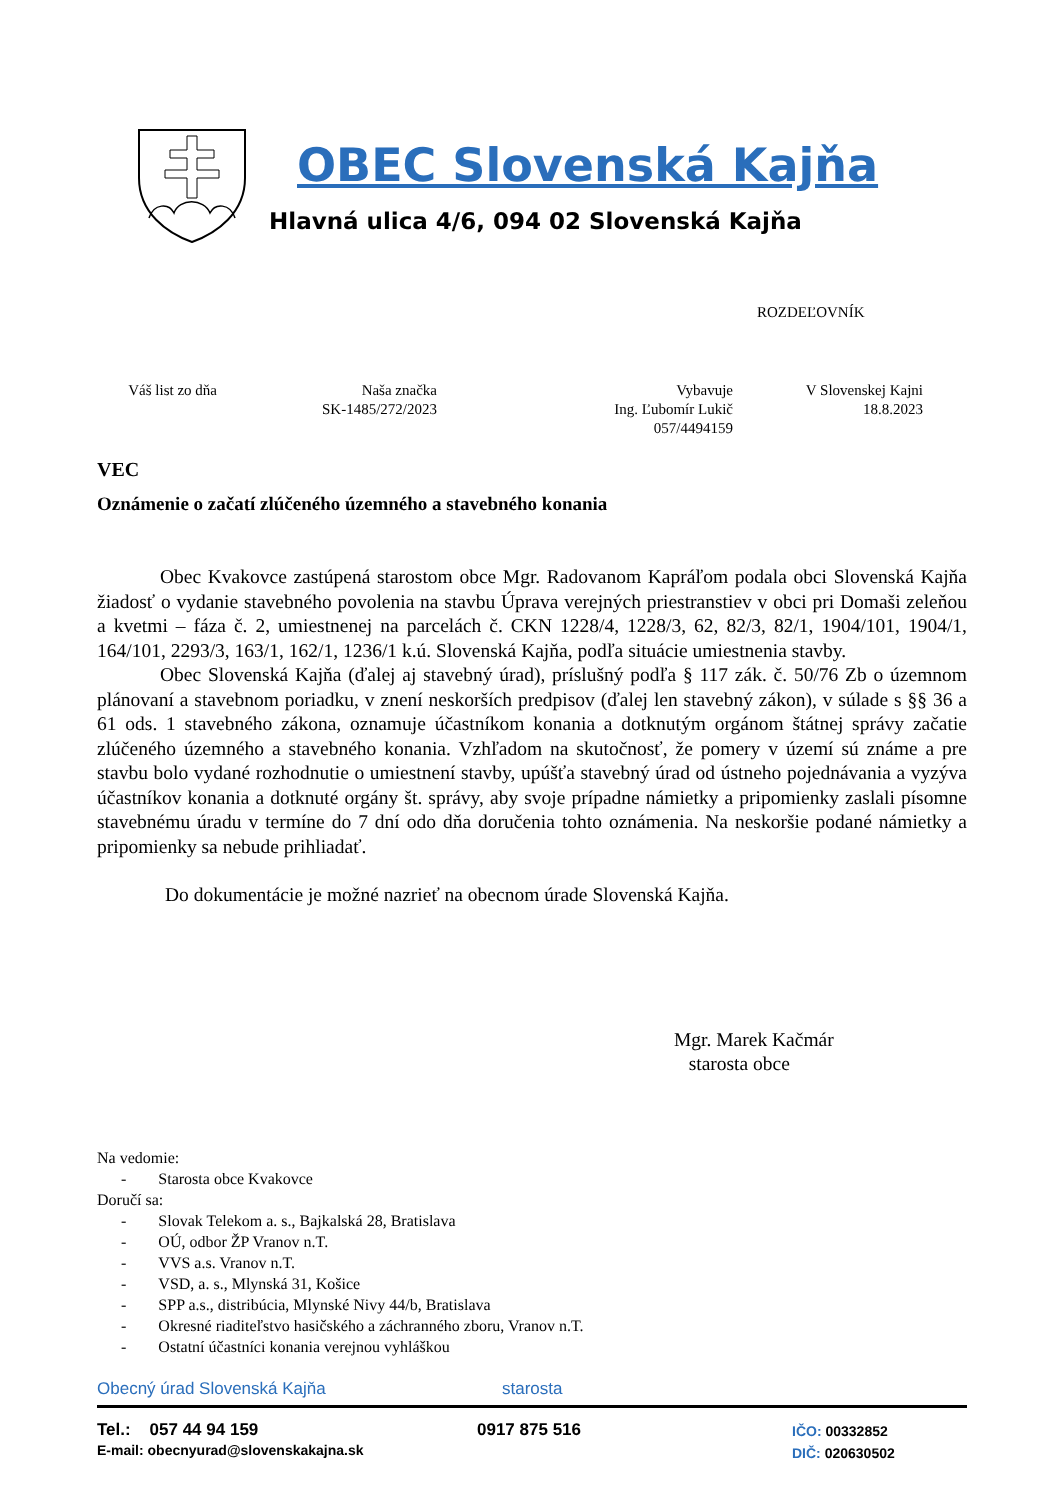OBEC Slovenská Kajňa
Hlavná ulica 4/6, 094 02 Slovenská Kajňa
ROZDEĽOVNÍK
Váš list zo dňa
Naša značka
SK-1485/272/2023
Vybavuje
Ing. Ľubomír Lukič
057/4494159
V Slovenskej Kajni
18.8.2023
VEC
Oznámenie o začatí zlúčeného územného a stavebného konania
Obec Kvakovce zastúpená starostom obce Mgr. Radovanom Kapráľom podala obci Slovenská Kajňa žiadosť o vydanie stavebného povolenia na stavbu Úprava verejných priestranstiev v obci pri Domaši zeleňou a kvetmi – fáza č. 2, umiestnenej na parcelách č. CKN 1228/4, 1228/3, 62, 82/3, 82/1, 1904/101, 1904/1, 164/101, 2293/3, 163/1, 162/1, 1236/1 k.ú. Slovenská Kajňa, podľa situácie umiestnenia stavby.
Obec Slovenská Kajňa (ďalej aj stavebný úrad), príslušný podľa § 117 zák. č. 50/76 Zb o územnom plánovaní a stavebnom poriadku, v znení neskorších predpisov (ďalej len stavebný zákon), v súlade s §§ 36 a 61 ods. 1 stavebného zákona, oznamuje účastníkom konania a dotknutým orgánom štátnej správy začatie zlúčeného územného a stavebného konania. Vzhľadom na skutočnosť, že pomery v území sú známe a pre stavbu bolo vydané rozhodnutie o umiestnení stavby, upúšťa stavebný úrad od ústneho pojednávania a vyzýva účastníkov konania a dotknuté orgány št. správy, aby svoje prípadne námietky a pripomienky zaslali písomne stavebnému úradu v termíne do 7 dní odo dňa doručenia tohto oznámenia. Na neskoršie podané námietky a pripomienky sa nebude prihliadať.
Do dokumentácie je možné nazrieť na obecnom úrade Slovenská Kajňa.
Mgr. Marek Kačmár
starosta obce
Na vedomie:
- Starosta obce Kvakovce
Doručí sa:
- Slovak Telekom a. s., Bajkalská 28, Bratislava
- OÚ, odbor ŽP Vranov n.T.
- VVS a.s. Vranov n.T.
- VSD, a. s., Mlynská 31, Košice
- SPP a.s., distribúcia, Mlynské Nivy 44/b, Bratislava
- Okresné riaditeľstvo hasičského a záchranného zboru, Vranov n.T.
- Ostatní účastníci konania verejnou vyhláškou
Obecný úrad Slovenská Kajňa starosta
Tel.: 057 44 94 159
E-mail: obecnyurad@slovenskakajna.sk
0917 875 516
IČO: 00332852
DIČ: 020630502